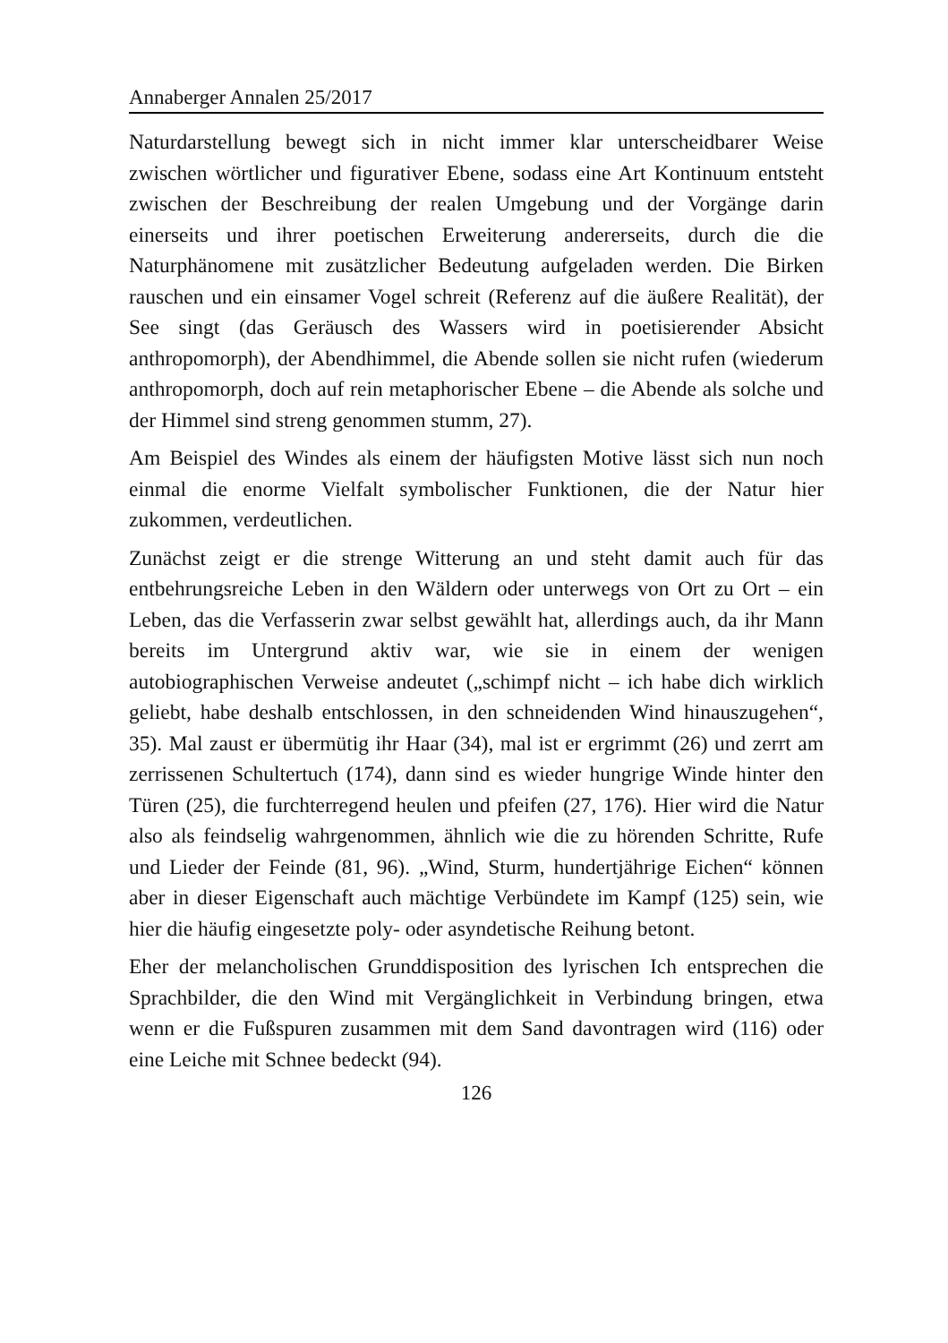Annaberger Annalen 25/2017
Naturdarstellung bewegt sich in nicht immer klar unterscheidbarer Weise zwischen wörtlicher und figurativer Ebene, sodass eine Art Kontinuum entsteht zwischen der Beschreibung der realen Umgebung und der Vorgänge darin einerseits und ihrer poetischen Erweiterung andererseits, durch die die Naturphänomene mit zusätzlicher Bedeutung aufgeladen werden. Die Birken rauschen und ein einsamer Vogel schreit (Referenz auf die äußere Realität), der See singt (das Geräusch des Wassers wird in poetisierender Absicht anthropomorph), der Abendhimmel, die Abende sollen sie nicht rufen (wiederum anthropomorph, doch auf rein metaphorischer Ebene – die Abende als solche und der Himmel sind streng genommen stumm, 27).
Am Beispiel des Windes als einem der häufigsten Motive lässt sich nun noch einmal die enorme Vielfalt symbolischer Funktionen, die der Natur hier zukommen, verdeutlichen.
Zunächst zeigt er die strenge Witterung an und steht damit auch für das entbehrungsreiche Leben in den Wäldern oder unterwegs von Ort zu Ort – ein Leben, das die Verfasserin zwar selbst gewählt hat, allerdings auch, da ihr Mann bereits im Untergrund aktiv war, wie sie in einem der wenigen autobiographischen Verweise andeutet („schimpf nicht – ich habe dich wirklich geliebt, habe deshalb entschlossen, in den schneidenden Wind hinauszugehen“, 35). Mal zaust er übermütig ihr Haar (34), mal ist er ergrimmt (26) und zerrt am zerrissenen Schultertuch (174), dann sind es wieder hungrige Winde hinter den Türen (25), die furchterregend heulen und pfeifen (27, 176). Hier wird die Natur also als feindselig wahrgenommen, ähnlich wie die zu hörenden Schritte, Rufe und Lieder der Feinde (81, 96). „Wind, Sturm, hundertjährige Eichen“ können aber in dieser Eigenschaft auch mächtige Verbündete im Kampf (125) sein, wie hier die häufig eingesetzte poly- oder asyndetische Reihung betont.
Eher der melancholischen Grunddisposition des lyrischen Ich entsprechen die Sprachbilder, die den Wind mit Vergänglichkeit in Verbindung bringen, etwa wenn er die Fußspuren zusammen mit dem Sand davontragen wird (116) oder eine Leiche mit Schnee bedeckt (94).
126